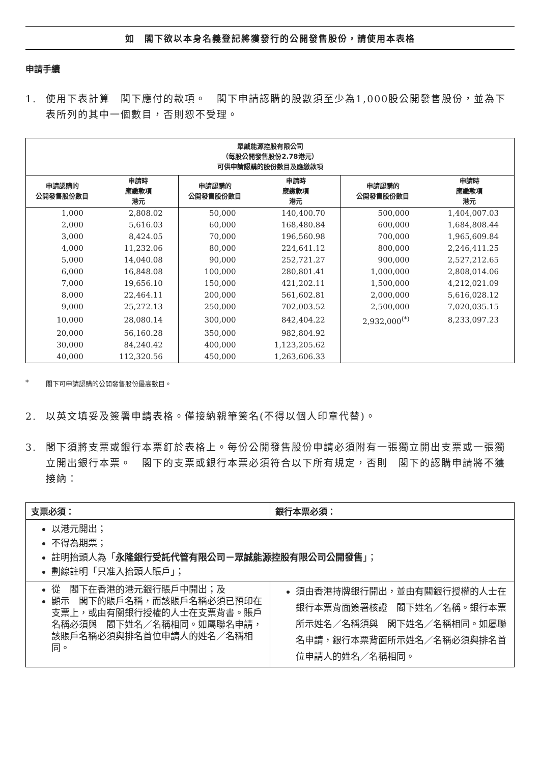如　閣下欲以本身名義登記將獲發行的公開發售股份，請使用本表格
申請手續
1. 使用下表計算　閣下應付的款項。　閣下申請認購的股數須至少為1,000股公開發售股份，並為下表所列的其中一個數目，否則恕不受理。
| 眾誠能源控股有限公司 （每股公開發售股份2.78港元） 可供申請認購的股份數目及應繳款項 | | | | | |
| --- | --- | --- | --- | --- | --- |
| 申請認購的 公開發售股份數目 | 申請時 應繳款項 港元 | 申請認購的 公開發售股份數目 | 申請時 應繳款項 港元 | 申請認購的 公開發售股份數目 | 申請時 應繳款項 港元 |
| 1,000 | 2,808.02 | 50,000 | 140,400.70 | 500,000 | 1,404,007.03 |
| 2,000 | 5,616.03 | 60,000 | 168,480.84 | 600,000 | 1,684,808.44 |
| 3,000 | 8,424.05 | 70,000 | 196,560.98 | 700,000 | 1,965,609.84 |
| 4,000 | 11,232.06 | 80,000 | 224,641.12 | 800,000 | 2,246,411.25 |
| 5,000 | 14,040.08 | 90,000 | 252,721.27 | 900,000 | 2,527,212.65 |
| 6,000 | 16,848.08 | 100,000 | 280,801.41 | 1,000,000 | 2,808,014.06 |
| 7,000 | 19,656.10 | 150,000 | 421,202.11 | 1,500,000 | 4,212,021.09 |
| 8,000 | 22,464.11 | 200,000 | 561,602.81 | 2,000,000 | 5,616,028.12 |
| 9,000 | 25,272.13 | 250,000 | 702,003.52 | 2,500,000 | 7,020,035.15 |
| 10,000 | 28,080.14 | 300,000 | 842,404.22 | 2,932,000<sup>(*)</sup> | 8,233,097.23 |
| 20,000 | 56,160.28 | 350,000 | 982,804.92 | | |
| 30,000 | 84,240.42 | 400,000 | 1,123,205.62 | | |
| 40,000 | 112,320.56 | 450,000 | 1,263,606.33 | | |
* 閣下可申請認購的公開發售股份最高數目。
2. 以英文填妥及簽署申請表格。僅接納親筆簽名(不得以個人印章代替)。
3. 閣下須將支票或銀行本票釘於表格上。每份公開發售股份申請必須附有一張獨立開出支票或一張獨立開出銀行本票。　閣下的支票或銀行本票必須符合以下所有規定，否則　閣下的認購申請將不獲接納：
| 支票必須： | 銀行本票必須： |
| --- | --- |
| 以港元開出； 不得為期票； 註明抬頭人為「 永隆銀行受託代管有限公司－眾誠能源控股有限公司公開發售 」； 劃線註明「只准入抬頭人賬戶」； | |
| 從 閣下在香港的港元銀行賬戶中開出；及 顯示 閣下的賬戶名稱，而該賬戶名稱必須已預印在支票上，或由有關銀行授權的人士在支票背書。賬戶名稱必須與 閣下姓名／名稱相同。如屬聯名申請，該賬戶名稱必須與排名首位申請人的姓名／名稱相同。 | 須由香港持牌銀行開出，並由有關銀行授權的人士在銀行本票背面簽署核證 閣下姓名／名稱。銀行本票所示姓名／名稱須與 閣下姓名／名稱相同。如屬聯名申請，銀行本票背面所示姓名／名稱必須與排名首位申請人的姓名／名稱相同。 |